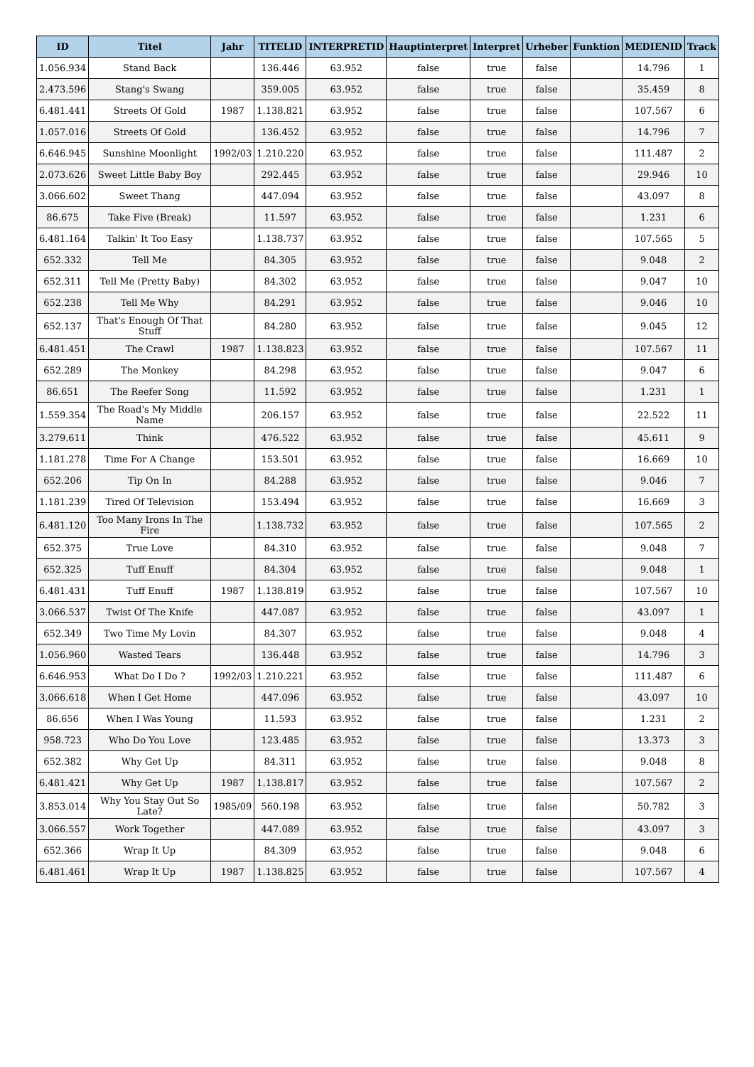| ID | Titel | Jahr | TITELID | INTERPRETID | Hauptinterpret | Interpret | Urheber | Funktion | MEDIENID | Track |
| --- | --- | --- | --- | --- | --- | --- | --- | --- | --- | --- |
| 1.056.934 | Stand Back | | 136.446 | 63.952 | false | true | false | | 14.796 | 1 |
| 2.473.596 | Stang's Swang | | 359.005 | 63.952 | false | true | false | | 35.459 | 8 |
| 6.481.441 | Streets Of Gold | 1987 | 1.138.821 | 63.952 | false | true | false | | 107.567 | 6 |
| 1.057.016 | Streets Of Gold | | 136.452 | 63.952 | false | true | false | | 14.796 | 7 |
| 6.646.945 | Sunshine Moonlight | 1992/03 | 1.210.220 | 63.952 | false | true | false | | 111.487 | 2 |
| 2.073.626 | Sweet Little Baby Boy | | 292.445 | 63.952 | false | true | false | | 29.946 | 10 |
| 3.066.602 | Sweet Thang | | 447.094 | 63.952 | false | true | false | | 43.097 | 8 |
| 86.675 | Take Five (Break) | | 11.597 | 63.952 | false | true | false | | 1.231 | 6 |
| 6.481.164 | Talkin' It Too Easy | | 1.138.737 | 63.952 | false | true | false | | 107.565 | 5 |
| 652.332 | Tell Me | | 84.305 | 63.952 | false | true | false | | 9.048 | 2 |
| 652.311 | Tell Me (Pretty Baby) | | 84.302 | 63.952 | false | true | false | | 9.047 | 10 |
| 652.238 | Tell Me Why | | 84.291 | 63.952 | false | true | false | | 9.046 | 10 |
| 652.137 | That's Enough Of That Stuff | | 84.280 | 63.952 | false | true | false | | 9.045 | 12 |
| 6.481.451 | The Crawl | 1987 | 1.138.823 | 63.952 | false | true | false | | 107.567 | 11 |
| 652.289 | The Monkey | | 84.298 | 63.952 | false | true | false | | 9.047 | 6 |
| 86.651 | The Reefer Song | | 11.592 | 63.952 | false | true | false | | 1.231 | 1 |
| 1.559.354 | The Road's My Middle Name | | 206.157 | 63.952 | false | true | false | | 22.522 | 11 |
| 3.279.611 | Think | | 476.522 | 63.952 | false | true | false | | 45.611 | 9 |
| 1.181.278 | Time For A Change | | 153.501 | 63.952 | false | true | false | | 16.669 | 10 |
| 652.206 | Tip On In | | 84.288 | 63.952 | false | true | false | | 9.046 | 7 |
| 1.181.239 | Tired Of Television | | 153.494 | 63.952 | false | true | false | | 16.669 | 3 |
| 6.481.120 | Too Many Irons In The Fire | | 1.138.732 | 63.952 | false | true | false | | 107.565 | 2 |
| 652.375 | True Love | | 84.310 | 63.952 | false | true | false | | 9.048 | 7 |
| 652.325 | Tuff Enuff | | 84.304 | 63.952 | false | true | false | | 9.048 | 1 |
| 6.481.431 | Tuff Enuff | 1987 | 1.138.819 | 63.952 | false | true | false | | 107.567 | 10 |
| 3.066.537 | Twist Of The Knife | | 447.087 | 63.952 | false | true | false | | 43.097 | 1 |
| 652.349 | Two Time My Lovin | | 84.307 | 63.952 | false | true | false | | 9.048 | 4 |
| 1.056.960 | Wasted Tears | | 136.448 | 63.952 | false | true | false | | 14.796 | 3 |
| 6.646.953 | What Do I Do ? | 1992/03 | 1.210.221 | 63.952 | false | true | false | | 111.487 | 6 |
| 3.066.618 | When I Get Home | | 447.096 | 63.952 | false | true | false | | 43.097 | 10 |
| 86.656 | When I Was Young | | 11.593 | 63.952 | false | true | false | | 1.231 | 2 |
| 958.723 | Who Do You Love | | 123.485 | 63.952 | false | true | false | | 13.373 | 3 |
| 652.382 | Why Get Up | | 84.311 | 63.952 | false | true | false | | 9.048 | 8 |
| 6.481.421 | Why Get Up | 1987 | 1.138.817 | 63.952 | false | true | false | | 107.567 | 2 |
| 3.853.014 | Why You Stay Out So Late? | 1985/09 | 560.198 | 63.952 | false | true | false | | 50.782 | 3 |
| 3.066.557 | Work Together | | 447.089 | 63.952 | false | true | false | | 43.097 | 3 |
| 652.366 | Wrap It Up | | 84.309 | 63.952 | false | true | false | | 9.048 | 6 |
| 6.481.461 | Wrap It Up | 1987 | 1.138.825 | 63.952 | false | true | false | | 107.567 | 4 |